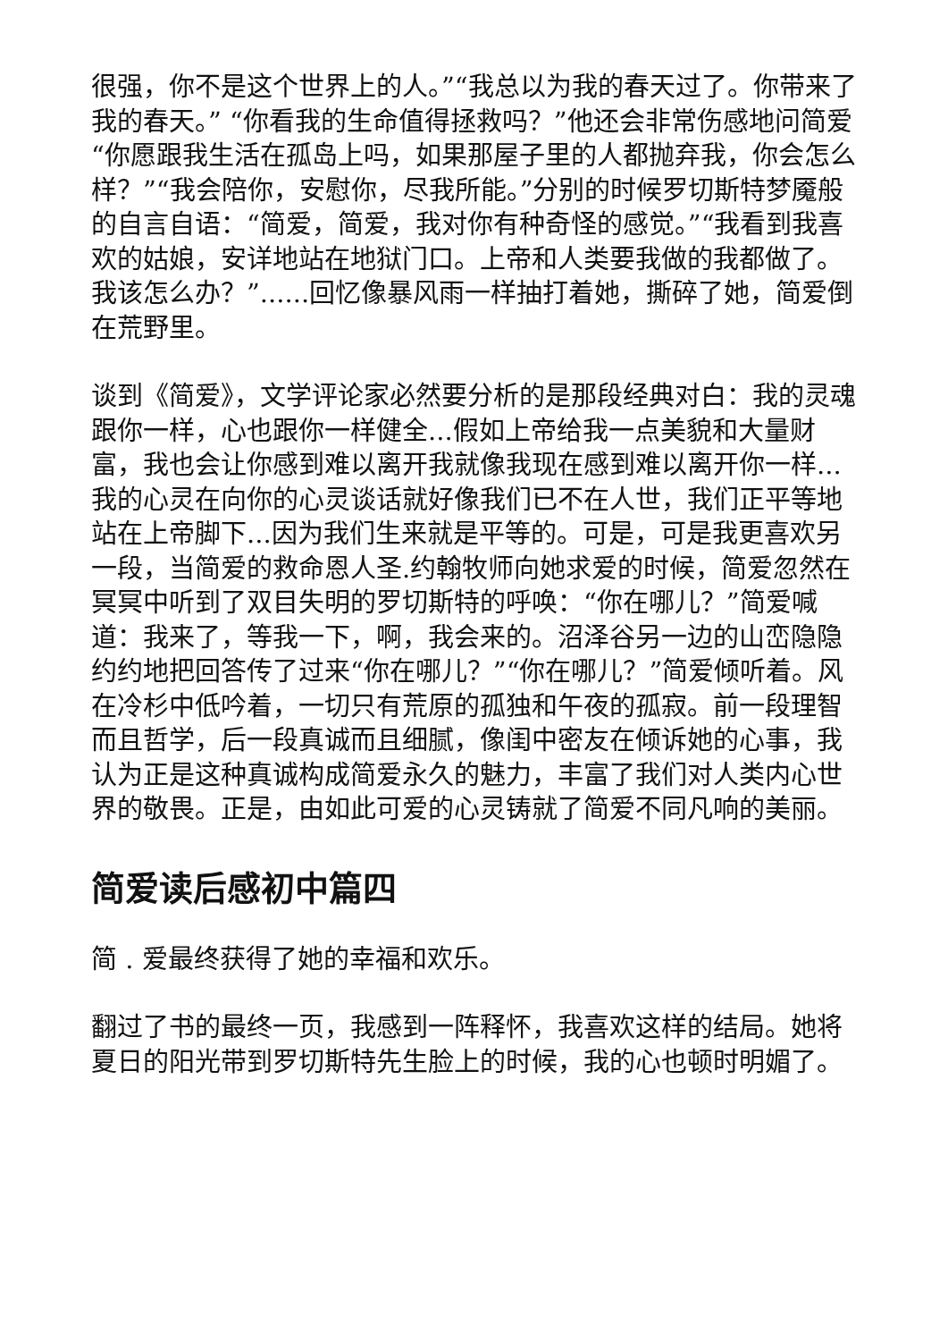很强，你不是这个世界上的人。”“我总以为我的春天过了。你带来了我的春天。” “你看我的生命值得拯救吗？”他还会非常伤感地问简爱“你愿跟我生活在孤岛上吗，如果那屋子里的人都抛弃我，你会怎么样？”“我会陪你，安慰你，尽我所能。”分别的时候罗切斯特梦魇般的自言自语：“简爱，简爱，我对你有种奇怪的感觉。”“我看到我喜欢的姑娘，安详地站在地狱门口。上帝和人类要我做的我都做了。我该怎么办？”......回忆像暴风雨一样抽打着她，撕碎了她，简爱倒在荒野里。
谈到《简爱》，文学评论家必然要分析的是那段经典对白：我的灵魂跟你一样，心也跟你一样健全...假如上帝给我一点美貌和大量财富，我也会让你感到难以离开我就像我现在感到难以离开你一样...我的心灵在向你的心灵谈话就好像我们已不在人世，我们正平等地站在上帝脚下...因为我们生来就是平等的。可是，可是我更喜欢另一段，当简爱的救命恩人圣.约翰牧师向她求爱的时候，简爱忽然在冥冥中听到了双目失明的罗切斯特的呼唤：“你在哪儿？”简爱喊道：我来了，等我一下，啊，我会来的。沼泽谷另一边的山峦隐隐约约地把回答传了过来“你在哪儿？”“你在哪儿？”简爱倾听着。风在冷杉中低吟着，一切只有荒原的孤独和午夜的孤寂。前一段理智而且哲学，后一段真诚而且细腻，像闺中密友在倾诉她的心事，我认为正是这种真诚构成简爱永久的魅力，丰富了我们对人类内心世界的敬畏。正是，由如此可爱的心灵铸就了简爱不同凡响的美丽。
简爱读后感初中篇四
简 . 爱最终获得了她的幸福和欢乐。
翻过了书的最终一页，我感到一阵释怀，我喜欢这样的结局。她将夏日的阳光带到罗切斯特先生脸上的时候，我的心也顿时明媚了。